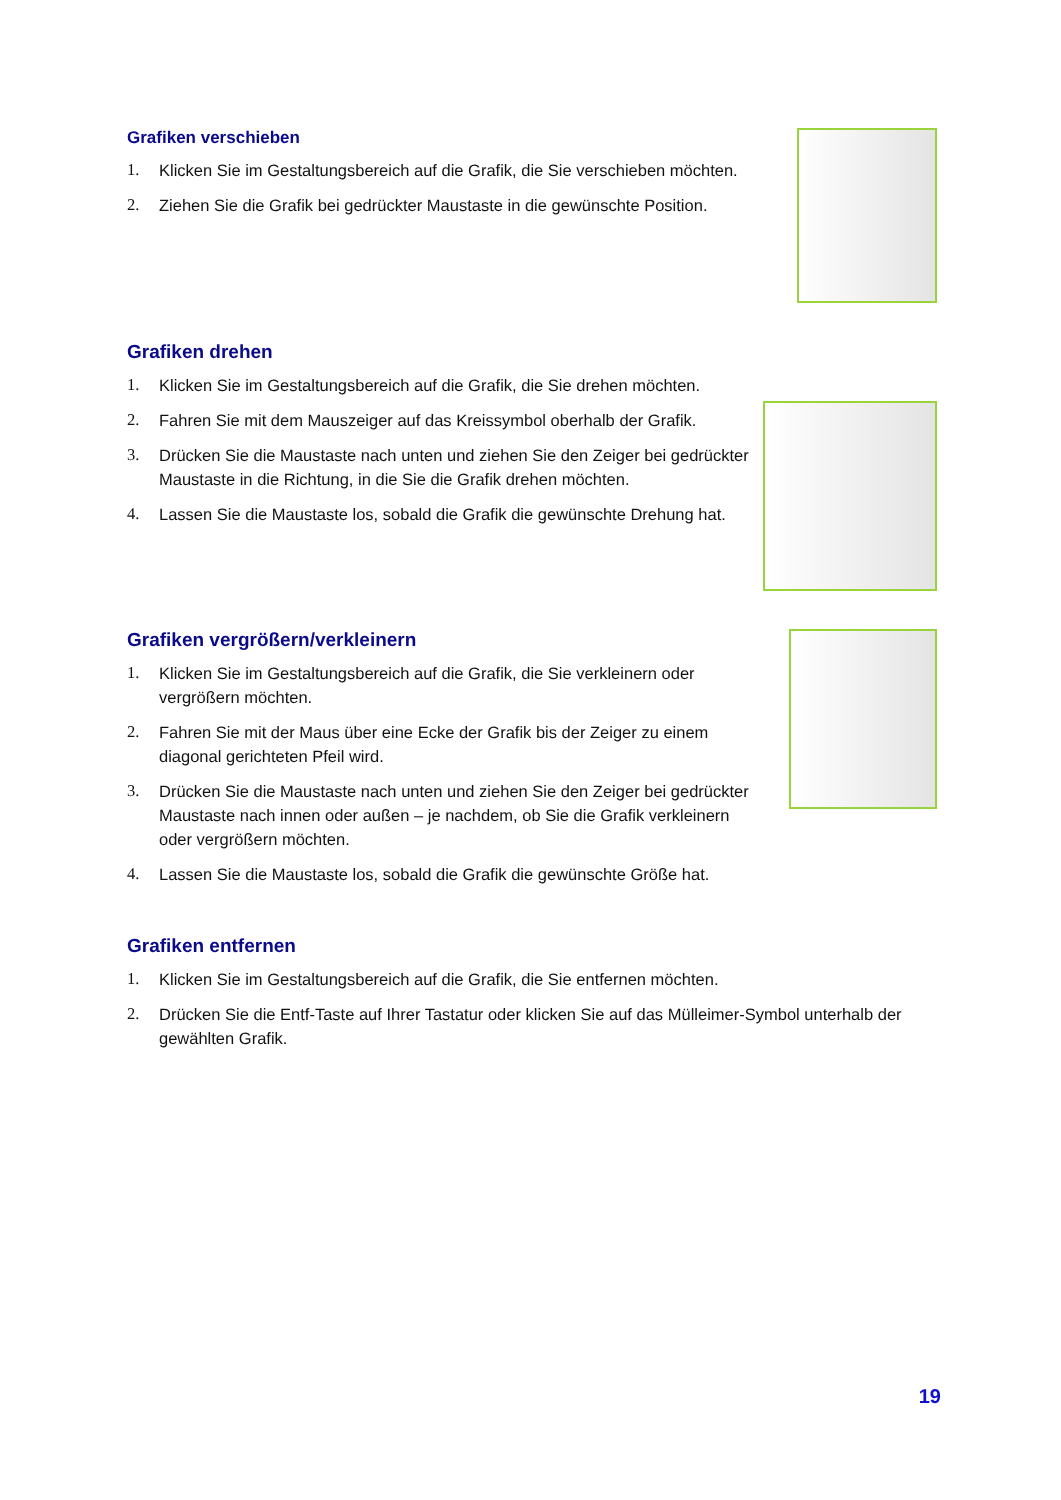Grafiken verschieben
1. Klicken Sie im Gestaltungsbereich auf die Grafik, die Sie verschieben möchten.
2. Ziehen Sie die Grafik bei gedrückter Maustaste in die gewünschte Position.
Grafiken drehen
1. Klicken Sie im Gestaltungsbereich auf die Grafik, die Sie drehen möchten.
2. Fahren Sie mit dem Mauszeiger auf das Kreissymbol oberhalb der Grafik.
3. Drücken Sie die Maustaste nach unten und ziehen Sie den Zeiger bei gedrückter Maustaste in die Richtung, in die Sie die Grafik drehen möchten.
4. Lassen Sie die Maustaste los, sobald die Grafik die gewünschte Drehung hat.
Grafiken vergrößern/verkleinern
1. Klicken Sie im Gestaltungsbereich auf die Grafik, die Sie verkleinern oder vergrößern möchten.
2. Fahren Sie mit der Maus über eine Ecke der Grafik bis der Zeiger zu einem diagonal gerichteten Pfeil wird.
3. Drücken Sie die Maustaste nach unten und ziehen Sie den Zeiger bei gedrückter Maustaste nach innen oder außen – je nachdem, ob Sie die Grafik verkleinern oder vergrößern möchten.
4. Lassen Sie die Maustaste los, sobald die Grafik die gewünschte Größe hat.
Grafiken entfernen
1. Klicken Sie im Gestaltungsbereich auf die Grafik, die Sie entfernen möchten.
2. Drücken Sie die Entf-Taste auf Ihrer Tastatur oder klicken Sie auf das Mülleimer-Symbol unterhalb der gewählten Grafik.
19